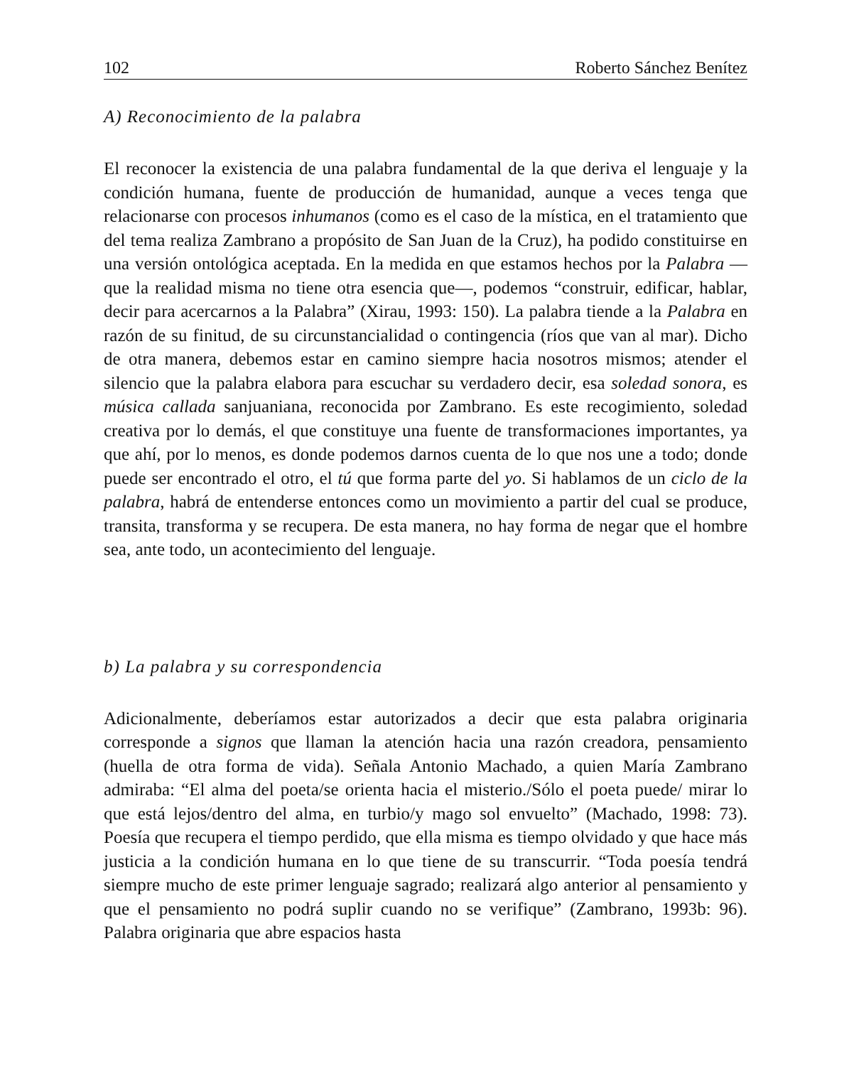102 Roberto Sánchez Benítez
A) Reconocimiento de la palabra
El reconocer la existencia de una palabra fundamental de la que deriva el lenguaje y la condición humana, fuente de producción de humanidad, aunque a veces tenga que relacionarse con procesos inhumanos (como es el caso de la mística, en el tratamiento que del tema realiza Zambrano a propósito de San Juan de la Cruz), ha podido constituirse en una versión ontológica aceptada. En la medida en que estamos hechos por la Palabra —que la realidad misma no tiene otra esencia que—, podemos “construir, edificar, hablar, decir para acercarnos a la Palabra” (Xirau, 1993: 150). La palabra tiende a la Palabra en razón de su finitud, de su circunstancialidad o contingencia (ríos que van al mar). Dicho de otra manera, debemos estar en camino siempre hacia nosotros mismos; atender el silencio que la palabra elabora para escuchar su verdadero decir, esa soledad sonora, es música callada sanjuaniana, reconocida por Zambrano. Es este recogimiento, soledad creativa por lo demás, el que constituye una fuente de transformaciones importantes, ya que ahí, por lo menos, es donde podemos darnos cuenta de lo que nos une a todo; donde puede ser encontrado el otro, el tú que forma parte del yo. Si hablamos de un ciclo de la palabra, habrá de entenderse entonces como un movimiento a partir del cual se produce, transita, transforma y se recupera. De esta manera, no hay forma de negar que el hombre sea, ante todo, un acontecimiento del lenguaje.
b) La palabra y su correspondencia
Adicionalmente, deberíamos estar autorizados a decir que esta palabra originaria corresponde a signos que llaman la atención hacia una razón creadora, pensamiento (huella de otra forma de vida). Señala Antonio Machado, a quien María Zambrano admiraba: “El alma del poeta/se orienta hacia el misterio./Sólo el poeta puede/ mirar lo que está lejos/dentro del alma, en turbio/y mago sol envuelto” (Machado, 1998: 73). Poesía que recupera el tiempo perdido, que ella misma es tiempo olvidado y que hace más justicia a la condición humana en lo que tiene de su transcurrir. “Toda poesía tendrá siempre mucho de este primer lenguaje sagrado; realizará algo anterior al pensamiento y que el pensamiento no podrá suplir cuando no se verifique” (Zambrano, 1993b: 96). Palabra originaria que abre espacios hasta